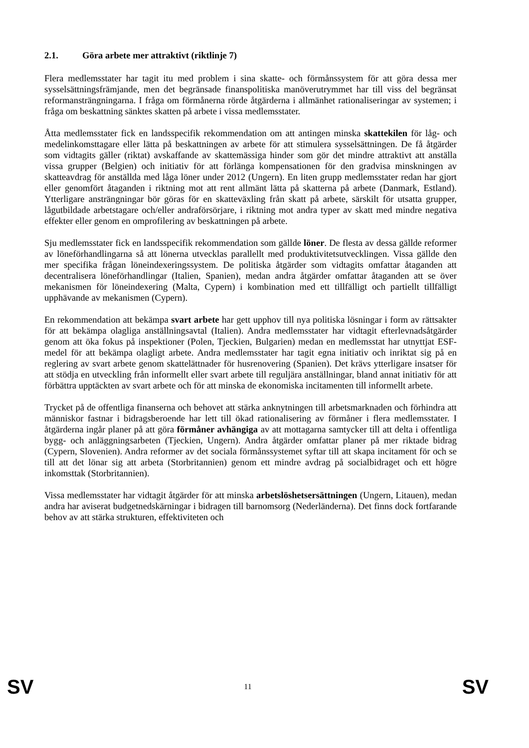2.1. Göra arbete mer attraktivt (riktlinje 7)
Flera medlemsstater har tagit itu med problem i sina skatte- och förmånssystem för att göra dessa mer sysselsättningsfrämjande, men det begränsade finanspolitiska manöverutrymmet har till viss del begränsat reformansträngningarna. I fråga om förmånerna rörde åtgärderna i allmänhet rationaliseringar av systemen; i fråga om beskattning sänktes skatten på arbete i vissa medlemsstater.
Åtta medlemsstater fick en landsspecifik rekommendation om att antingen minska skattekilen för låg- och medelinkomsttagare eller lätta på beskattningen av arbete för att stimulera sysselsättningen. De få åtgärder som vidtagits gäller (riktat) avskaffande av skattemässiga hinder som gör det mindre attraktivt att anställa vissa grupper (Belgien) och initiativ för att förlänga kompensationen för den gradvisa minskningen av skatteavdrag för anställda med låga löner under 2012 (Ungern). En liten grupp medlemsstater redan har gjort eller genomfört åtaganden i riktning mot att rent allmänt lätta på skatterna på arbete (Danmark, Estland). Ytterligare ansträngningar bör göras för en skatteväxling från skatt på arbete, särskilt för utsatta grupper, lågutbildade arbetstagare och/eller andraförsörjare, i riktning mot andra typer av skatt med mindre negativa effekter eller genom en omprofilering av beskattningen på arbete.
Sju medlemsstater fick en landsspecifik rekommendation som gällde löner. De flesta av dessa gällde reformer av löneförhandlingarna så att lönerna utvecklas parallellt med produktivitetsutvecklingen. Vissa gällde den mer specifika frågan löneindexeringssystem. De politiska åtgärder som vidtagits omfattar åtaganden att decentralisera löneförhandlingar (Italien, Spanien), medan andra åtgärder omfattar åtaganden att se över mekanismen för löneindexering (Malta, Cypern) i kombination med ett tillfälligt och partiellt tillfälligt upphävande av mekanismen (Cypern).
En rekommendation att bekämpa svart arbete har gett upphov till nya politiska lösningar i form av rättsakter för att bekämpa olagliga anställningsavtal (Italien). Andra medlemsstater har vidtagit efterlevnadsåtgärder genom att öka fokus på inspektioner (Polen, Tjeckien, Bulgarien) medan en medlemsstat har utnyttjat ESF-medel för att bekämpa olagligt arbete. Andra medlemsstater har tagit egna initiativ och inriktat sig på en reglering av svart arbete genom skattelättnader för husrenovering (Spanien). Det krävs ytterligare insatser för att stödja en utveckling från informellt eller svart arbete till reguljära anställningar, bland annat initiativ för att förbättra upptäckten av svart arbete och för att minska de ekonomiska incitamenten till informellt arbete.
Trycket på de offentliga finanserna och behovet att stärka anknytningen till arbetsmarknaden och förhindra att människor fastnar i bidragsberoende har lett till ökad rationalisering av förmåner i flera medlemsstater. I åtgärderna ingår planer på att göra förmåner avhängiga av att mottagarna samtycker till att delta i offentliga bygg- och anläggningsarbeten (Tjeckien, Ungern). Andra åtgärder omfattar planer på mer riktade bidrag (Cypern, Slovenien). Andra reformer av det sociala förmånssystemet syftar till att skapa incitament för och se till att det lönar sig att arbeta (Storbritannien) genom ett mindre avdrag på socialbidraget och ett högre inkomsttak (Storbritannien).
Vissa medlemsstater har vidtagit åtgärder för att minska arbetslöshetsersättningen (Ungern, Litauen), medan andra har aviserat budgetnedskärningar i bidragen till barnomsorg (Nederländerna). Det finns dock fortfarande behov av att stärka strukturen, effektiviteten och
SV 11 SV